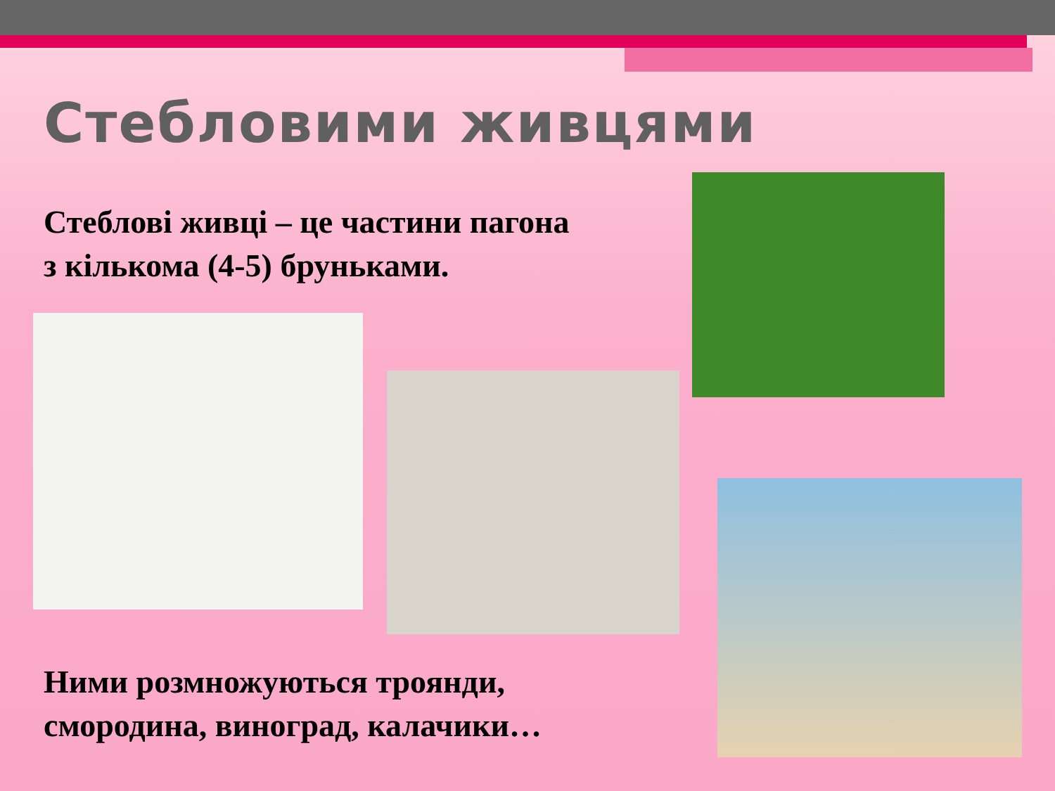Стебловими живцями
Стеблові живці – це частини пагона
з кількома (4-5) бруньками.
Ними розмножуються троянди,
смородина, виноград, калачики…